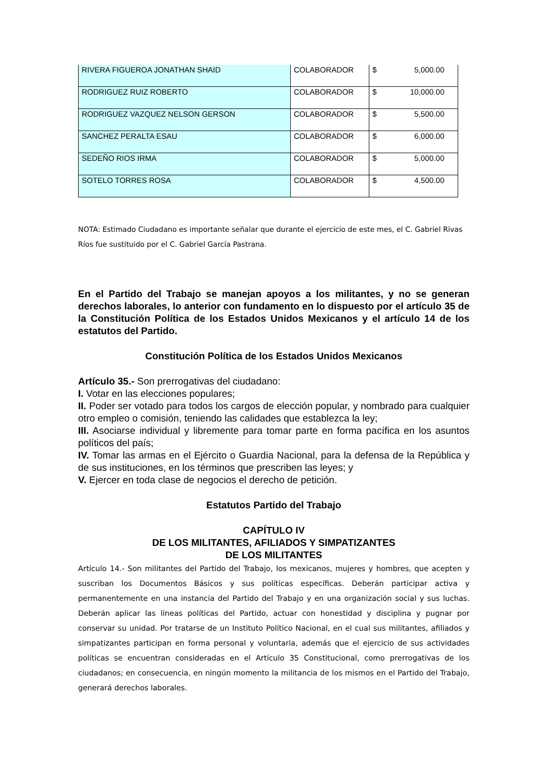| RIVERA FIGUEROA JONATHAN SHAID | COLABORADOR | $ 5,000.00 |
| RODRIGUEZ RUIZ ROBERTO | COLABORADOR | $ 10,000.00 |
| RODRIGUEZ VAZQUEZ NELSON GERSON | COLABORADOR | $ 5,500.00 |
| SANCHEZ PERALTA ESAU | COLABORADOR | $ 6,000.00 |
| SEDEÑO RIOS IRMA | COLABORADOR | $ 5,000.00 |
| SOTELO TORRES ROSA | COLABORADOR | $ 4,500.00 |
NOTA: Estimado Ciudadano es importante señalar que durante el ejercicio de este mes, el C. Gabriel Rivas Ríos fue sustituido por el C. Gabriel García Pastrana.
En el Partido del Trabajo se manejan apoyos a los militantes, y no se generan derechos laborales, lo anterior con fundamento en lo dispuesto por el artículo 35 de la Constitución Política de los Estados Unidos Mexicanos y el artículo 14 de los estatutos del Partido.
Constitución Política de los Estados Unidos Mexicanos
Artículo 35.- Son prerrogativas del ciudadano:
I. Votar en las elecciones populares;
II. Poder ser votado para todos los cargos de elección popular, y nombrado para cualquier otro empleo o comisión, teniendo las calidades que establezca la ley;
III. Asociarse individual y libremente para tomar parte en forma pacífica en los asuntos políticos del país;
IV. Tomar las armas en el Ejército o Guardia Nacional, para la defensa de la República y de sus instituciones, en los términos que prescriben las leyes; y
V. Ejercer en toda clase de negocios el derecho de petición.
Estatutos Partido del Trabajo
CAPÍTULO IV
DE LOS MILITANTES, AFILIADOS Y SIMPATIZANTES
DE LOS MILITANTES
Artículo 14.- Son militantes del Partido del Trabajo, los mexicanos, mujeres y hombres, que acepten y suscriban los Documentos Básicos y sus políticas específicas. Deberán participar activa y permanentemente en una instancia del Partido del Trabajo y en una organización social y sus luchas. Deberán aplicar las líneas políticas del Partido, actuar con honestidad y disciplina y pugnar por conservar su unidad. Por tratarse de un Instituto Político Nacional, en el cual sus militantes, afiliados y simpatizantes participan en forma personal y voluntaria, además que el ejercicio de sus actividades políticas se encuentran consideradas en el Artículo 35 Constitucional, como prerrogativas de los ciudadanos; en consecuencia, en ningún momento la militancia de los mismos en el Partido del Trabajo, generará derechos laborales.